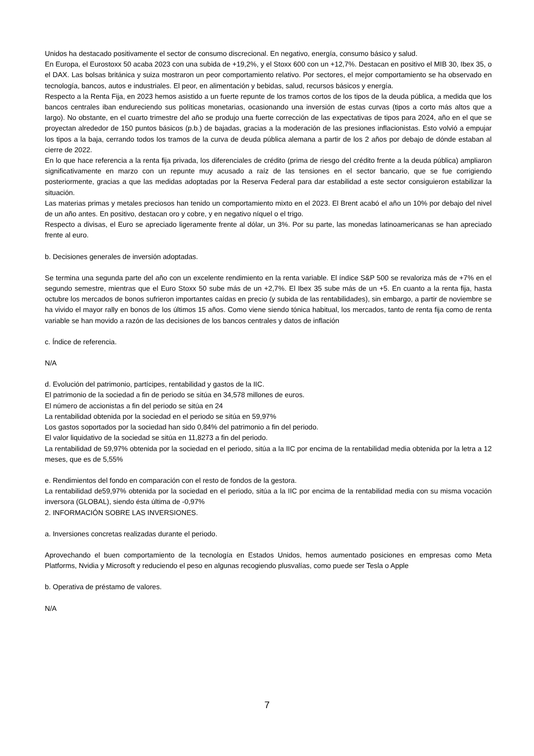Unidos ha destacado positivamente el sector de consumo discrecional. En negativo, energía, consumo básico y salud.
En Europa, el Eurostoxx 50 acaba 2023 con una subida de +19,2%, y el Stoxx 600 con un +12,7%. Destacan en positivo el MIB 30, Ibex 35, o el DAX. Las bolsas británica y suiza mostraron un peor comportamiento relativo. Por sectores, el mejor comportamiento se ha observado en tecnología, bancos, autos e industriales. El peor, en alimentación y bebidas, salud, recursos básicos y energía.
Respecto a la Renta Fija, en 2023 hemos asistido a un fuerte repunte de los tramos cortos de los tipos de la deuda pública, a medida que los bancos centrales iban endureciendo sus políticas monetarias, ocasionando una inversión de estas curvas (tipos a corto más altos que a largo). No obstante, en el cuarto trimestre del año se produjo una fuerte corrección de las expectativas de tipos para 2024, año en el que se proyectan alrededor de 150 puntos básicos (p.b.) de bajadas, gracias a la moderación de las presiones inflacionistas. Esto volvió a empujar los tipos a la baja, cerrando todos los tramos de la curva de deuda pública alemana a partir de los 2 años por debajo de dónde estaban al cierre de 2022.
En lo que hace referencia a la renta fija privada, los diferenciales de crédito (prima de riesgo del crédito frente a la deuda pública) ampliaron significativamente en marzo con un repunte muy acusado a raíz de las tensiones en el sector bancario, que se fue corrigiendo posteriormente, gracias a que las medidas adoptadas por la Reserva Federal para dar estabilidad a este sector consiguieron estabilizar la situación.
Las materias primas y metales preciosos han tenido un comportamiento mixto en el 2023. El Brent acabó el año un 10% por debajo del nivel de un año antes. En positivo, destacan oro y cobre, y en negativo níquel o el trigo.
Respecto a divisas, el Euro se apreciado ligeramente frente al dólar, un 3%. Por su parte, las monedas latinoamericanas se han apreciado frente al euro.
b. Decisiones generales de inversión adoptadas.
Se termina una segunda parte del año con un excelente rendimiento en la renta variable. El índice S&P 500 se revaloriza más de +7% en el segundo semestre, mientras que el Euro Stoxx 50 sube más de un +2,7%. El Ibex 35 sube más de un +5. En cuanto a la renta fija, hasta octubre los mercados de bonos sufrieron importantes caídas en precio (y subida de las rentabilidades), sin embargo, a partir de noviembre se ha vivido el mayor rally en bonos de los últimos 15 años. Como viene siendo tónica habitual, los mercados, tanto de renta fija como de renta variable se han movido a razón de las decisiones de los bancos centrales y datos de inflación
c. Índice de referencia.
N/A
d. Evolución del patrimonio, partícipes, rentabilidad y gastos de la IIC.
El patrimonio de la sociedad a fin de periodo se sitúa en 34,578 millones de euros.
El número de accionistas a fin del periodo se sitúa en 24
La rentabilidad obtenida por la sociedad en el periodo se sitúa en 59,97%
Los gastos soportados por la sociedad han sido 0,84% del patrimonio a fin del periodo.
El valor liquidativo de la sociedad se sitúa en 11,8273 a fin del periodo.
La rentabilidad de 59,97% obtenida por la sociedad en el periodo, sitúa a la IIC por encima de la rentabilidad media obtenida por la letra a 12 meses, que es de 5,55%
e. Rendimientos del fondo en comparación con el resto de fondos de la gestora.
La rentabilidad de59,97% obtenida por la sociedad en el periodo, sitúa a la IIC por encima de la rentabilidad media con su misma vocación inversora (GLOBAL), siendo ésta última de -0,97%
2. INFORMACIÓN SOBRE LAS INVERSIONES.
a. Inversiones concretas realizadas durante el periodo.
Aprovechando el buen comportamiento de la tecnología en Estados Unidos, hemos aumentado posiciones en empresas como Meta Platforms, Nvidia y Microsoft y reduciendo el peso en algunas recogiendo plusvalías, como puede ser Tesla o Apple
b. Operativa de préstamo de valores.
N/A
7